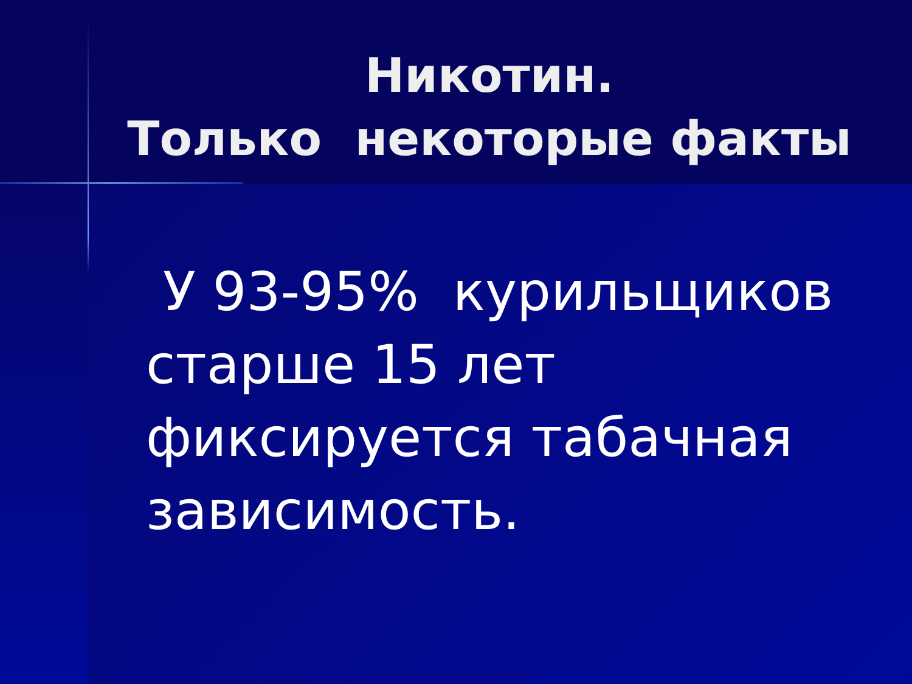Никотин.
Только некоторые факты
У 93-95% курильщиков старше 15 лет фиксируется табачная зависимость.